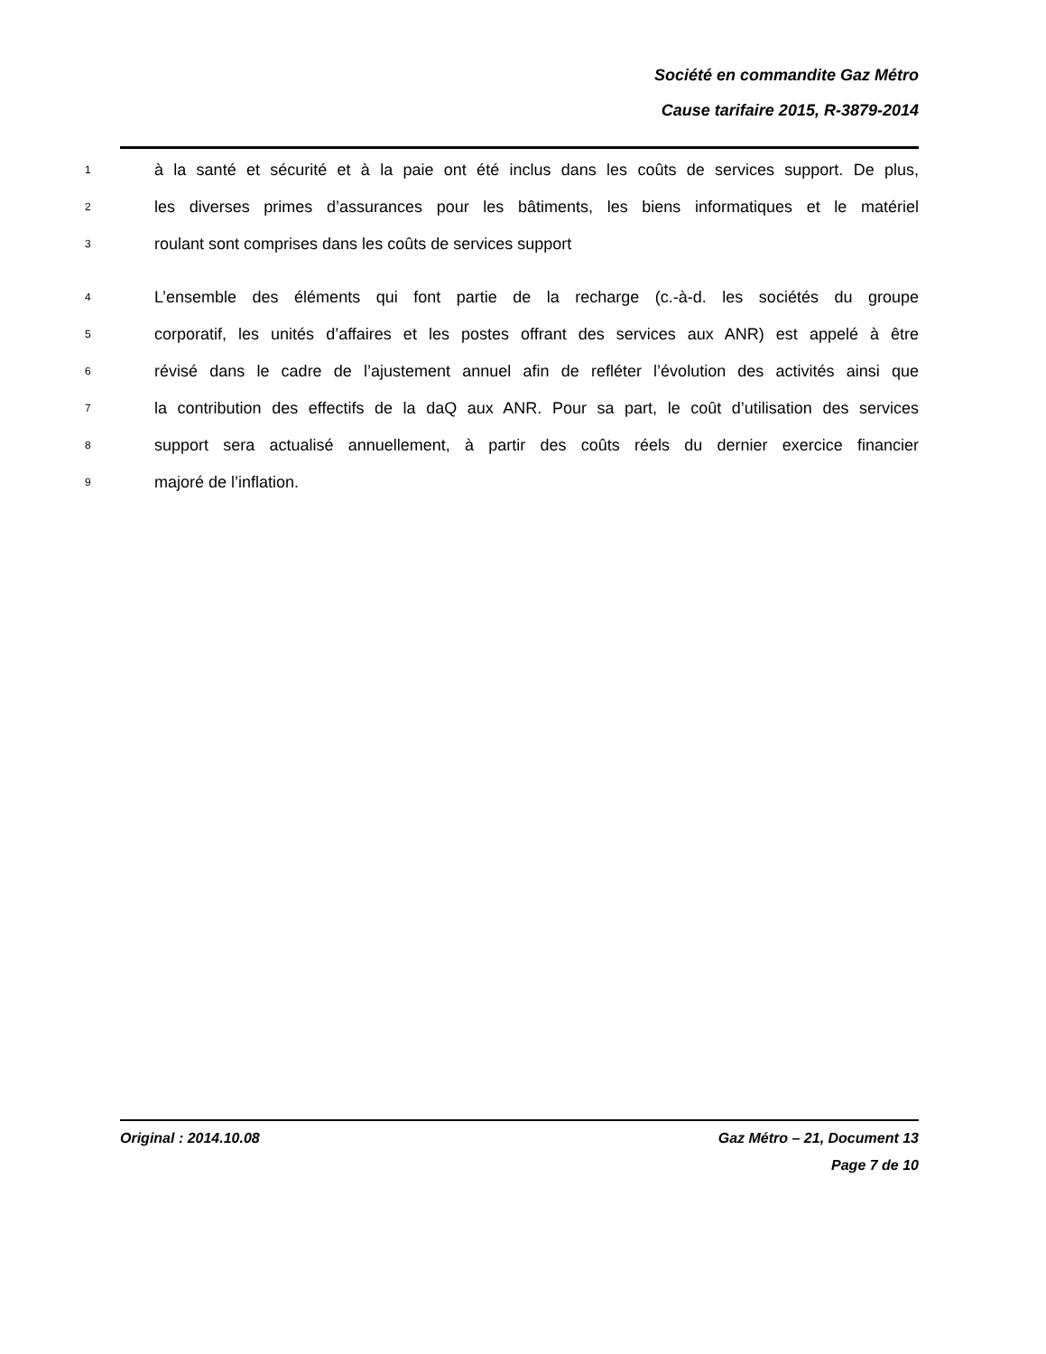Société en commandite Gaz Métro
Cause tarifaire 2015, R-3879-2014
1 à la santé et sécurité et à la paie ont été inclus dans les coûts de services support. De plus,
2 les diverses primes d’assurances pour les bâtiments, les biens informatiques et le matériel
3 roulant sont comprises dans les coûts de services support
4 L’ensemble des éléments qui font partie de la recharge (c.-à-d. les sociétés du groupe
5 corporatif, les unités d’affaires et les postes offrant des services aux ANR) est appelé à être
6 révisé dans le cadre de l’ajustement annuel afin de refléter l’évolution des activités ainsi que
7 la contribution des effectifs de la daQ aux ANR. Pour sa part, le coût d’utilisation des services
8 support sera actualisé annuellement, à partir des coûts réels du dernier exercice financier
9 majoré de l’inflation.
Original : 2014.10.08 Gaz Métro – 21, Document 13
Page 7 de 10